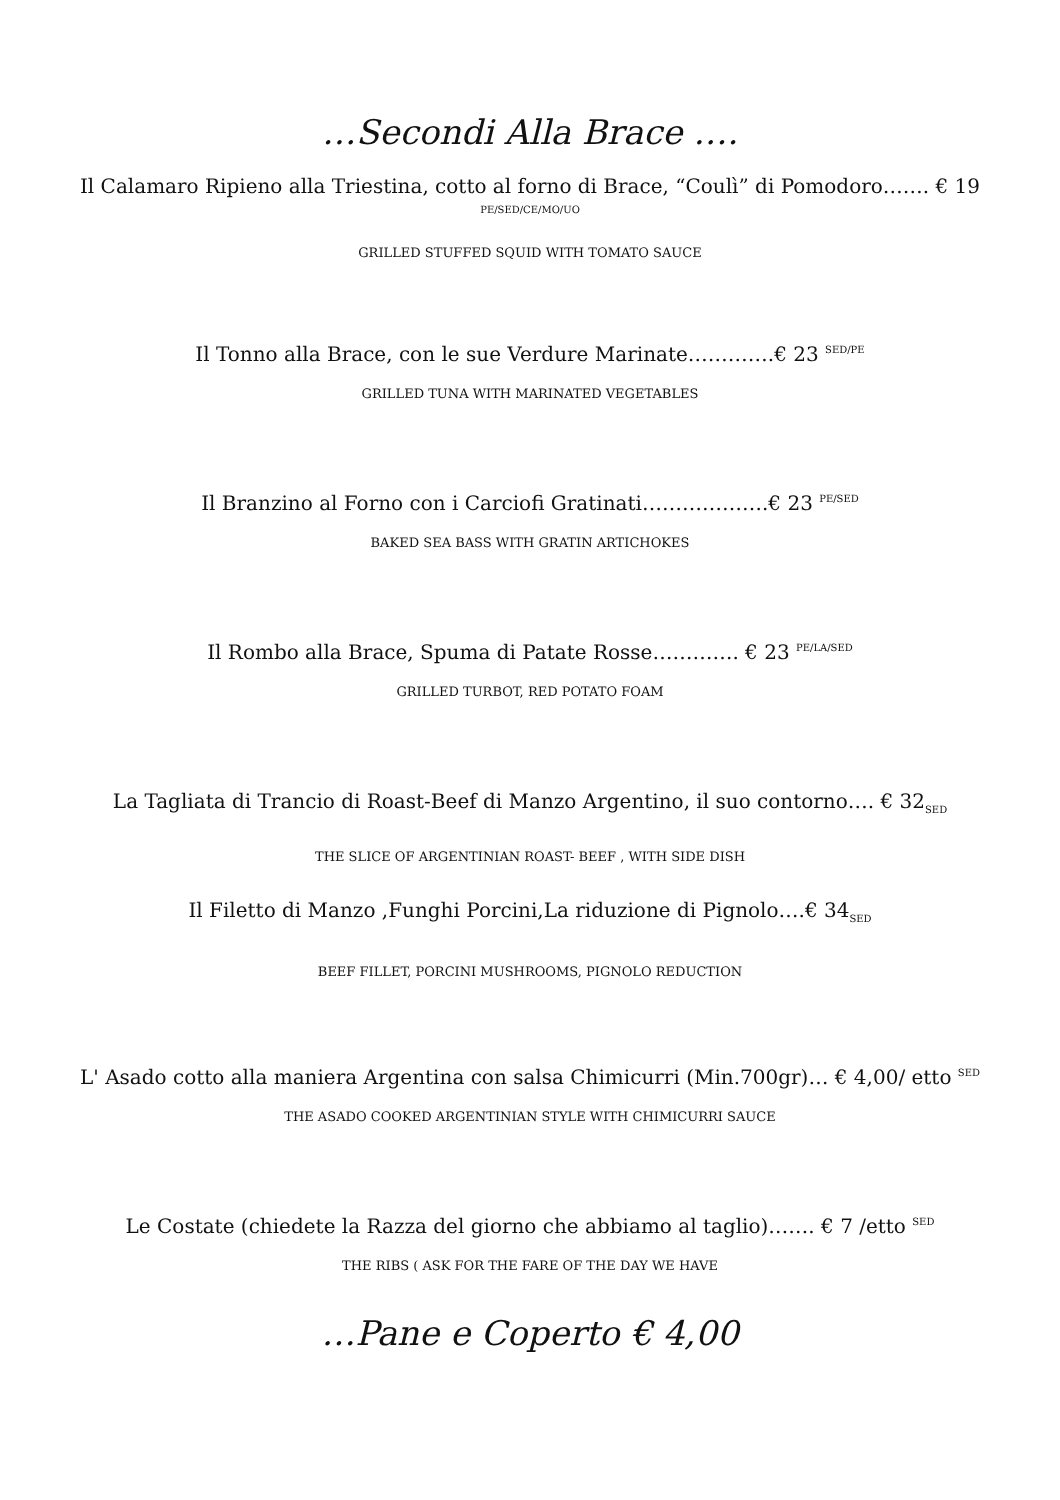…Secondi Alla Brace ….
Il Calamaro Ripieno alla Triestina, cotto al forno di Brace, “Coulì” di Pomodoro……. € 19
PE/SED/CE/MO/UO
GRILLED STUFFED SQUID WITH TOMATO SAUCE
Il Tonno alla Brace, con le sue Verdure Marinate………….€ 23 <sup>SED/PE</sup>
GRILLED TUNA WITH MARINATED VEGETABLES
Il Branzino al Forno con i Carciofi Gratinati……………….€ 23 <sup>PE/SED</sup>
BAKED SEA BASS WITH GRATIN ARTICHOKES
Il Rombo alla Brace, Spuma di Patate Rosse…………. € 23 <sup>PE/LA/SED</sup>
GRILLED TURBOT, RED POTATO FOAM
La Tagliata di Trancio di Roast-Beef di Manzo Argentino, il suo contorno…. € 32<sub>SED</sub>
THE SLICE OF ARGENTINIAN ROAST- BEEF , WITH SIDE DISH
Il Filetto di Manzo ,Funghi Porcini,La riduzione di Pignolo….€ 34<sub>SED</sub>
BEEF FILLET, PORCINI MUSHROOMS, PIGNOLO REDUCTION
L' Asado cotto alla maniera Argentina con salsa Chimicurri (Min.700gr)… € 4,00/ etto <sup>SED</sup>
THE ASADO COOKED ARGENTINIAN STYLE WITH CHIMICURRI SAUCE
Le Costate (chiedete la Razza del giorno che abbiamo al taglio)……. € 7 /etto <sup>SED</sup>
THE RIBS ( ASK FOR THE FARE OF THE DAY WE HAVE
…Pane e Coperto € 4,00